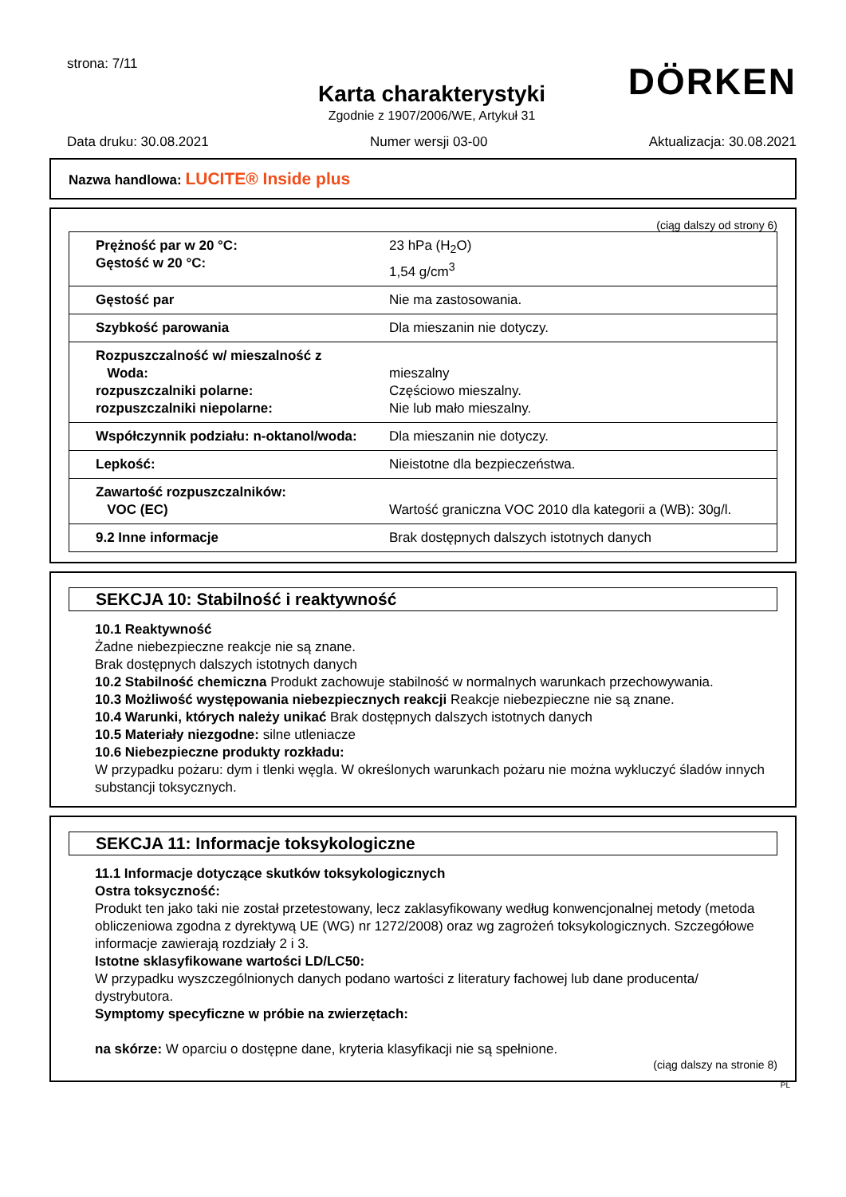DÖRKEN
strona: 7/11
Karta charakterystyki
Zgodnie z 1907/2006/WE, Artykuł 31
Data druku: 30.08.2021 Numer wersji 03-00 Aktualizacja: 30.08.2021
Nazwa handlowa: LUCITE® Inside plus
(ciąg dalszy od strony 6)
| Prężność par w 20 °C: Gęstość w 20 °C: | 23 hPa (H<sub>2</sub>O) 1,54 g/cm<sup>3</sup> |
| Gęstość par | Nie ma zastosowania. |
| Szybkość parowania | Dla mieszanin nie dotyczy. |
| Rozpuszczalność w/ mieszalność z Woda: rozpuszczalniki polarne: rozpuszczalniki niepolarne: | mieszalny Częściowo mieszalny. Nie lub mało mieszalny. |
| Współczynnik podziału: n-oktanol/woda: | Dla mieszanin nie dotyczy. |
| Lepkość: | Nieistotne dla bezpieczeństwa. |
| Zawartość rozpuszczalników: VOC (EC) | Wartość graniczna VOC 2010 dla kategorii a (WB): 30g/l. |
| 9.2 Inne informacje | Brak dostępnych dalszych istotnych danych |
SEKCJA 10: Stabilność i reaktywność
10.1 Reaktywność
Żadne niebezpieczne reakcje nie są znane.
Brak dostępnych dalszych istotnych danych
10.2 Stabilność chemiczna Produkt zachowuje stabilność w normalnych warunkach przechowywania.
10.3 Możliwość występowania niebezpiecznych reakcji Reakcje niebezpieczne nie są znane.
10.4 Warunki, których należy unikać Brak dostępnych dalszych istotnych danych
10.5 Materiały niezgodne: silne utleniacze
10.6 Niebezpieczne produkty rozkładu:
W przypadku pożaru: dym i tlenki węgla. W określonych warunkach pożaru nie można wykluczyć śladów innych substancji toksycznych.
SEKCJA 11: Informacje toksykologiczne
11.1 Informacje dotyczące skutków toksykologicznych
Ostra toksyczność:
Produkt ten jako taki nie został przetestowany, lecz zaklasyfikowany według konwencjonalnej metody (metoda obliczeniowa zgodna z dyrektywą UE (WG) nr 1272/2008) oraz wg zagrożeń toksykologicznych. Szczegółowe informacje zawierają rozdziały 2 i 3.
Istotne sklasyfikowane wartości LD/LC50:
W przypadku wyszczególnionych danych podano wartości z literatury fachowej lub dane producenta/ dystrybutora.
Symptomy specyficzne w próbie na zwierzętach:
na skórze: W oparciu o dostępne dane, kryteria klasyfikacji nie są spełnione.
(ciąg dalszy na stronie 8)
PL